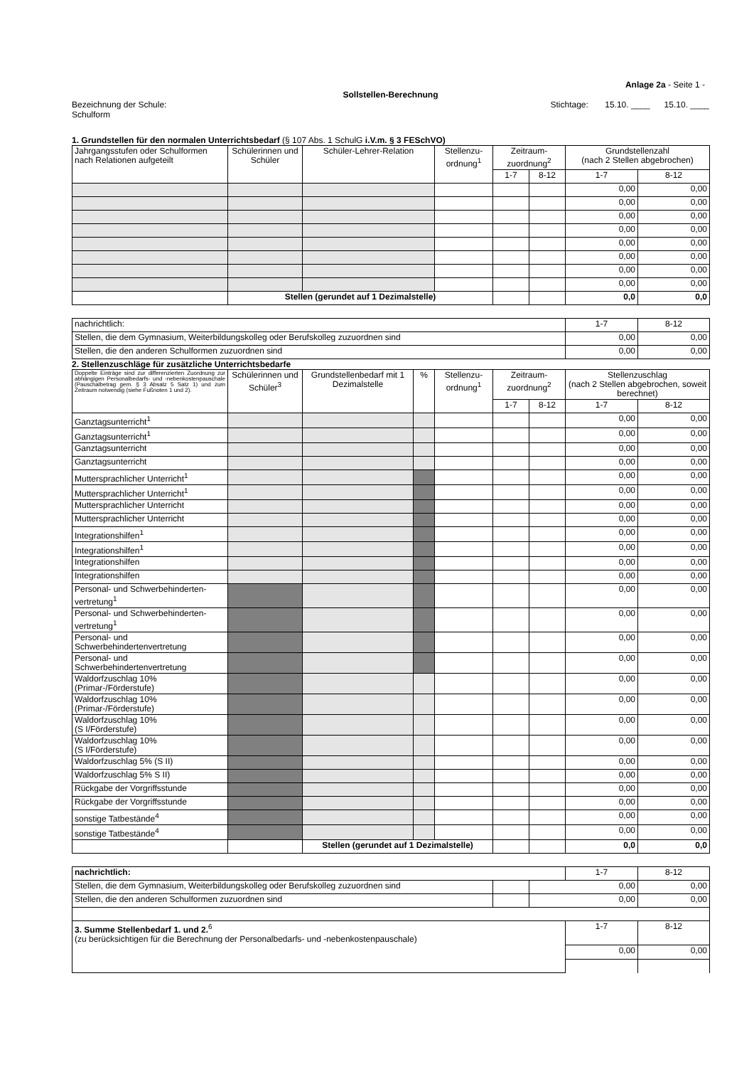Anlage 2a - Seite 1 -
Sollstellen-Berechnung
Bezeichnung der Schule:
Schulform
Stichtage: 15.10. ____ 15.10. ____
1. Grundstellen für den normalen Unterrichtsbedarf (§ 107 Abs. 1 SchulG i.V.m. § 3 FESchVO)
| Jahrgangsstufen oder Schulformen nach Relationen aufgeteilt | Schülerinnen und Schüler | Schüler-Lehrer-Relation | Stellenzu-ordnung<sup>1</sup> | Zeitraum-zuordnung<sup>2</sup> | | Grundstellenzahl (nach 2 Stellen abgebrochen) | |
| --- | --- | --- | --- | --- | --- | --- | --- |
| | | | | 1-7 | 8-12 | 1-7 | 8-12 |
| | | | | | | 0,00 | 0,00 |
| | | | | | | 0,00 | 0,00 |
| | | | | | | 0,00 | 0,00 |
| | | | | | | 0,00 | 0,00 |
| | | | | | | 0,00 | 0,00 |
| | | | | | | 0,00 | 0,00 |
| | | | | | | 0,00 | 0,00 |
| | | | | | | 0,00 | 0,00 |
| | Stellen (gerundet auf 1 Dezimalstelle) | | | | | 0,0 | 0,0 |
| nachrichtlich: | 1-7 | 8-12 |
| Stellen, die dem Gymnasium, Weiterbildungskolleg oder Berufskolleg zuzuordnen sind | 0,00 | 0,00 |
| Stellen, die den anderen Schulformen zuzuordnen sind | 0,00 | 0,00 |
2. Stellenzuschläge für zusätzliche Unterrichtsbedarfe
| Doppelte Einträge sind zur differenzierten Zuordnung zur abhängigen Personalbedarfs- und -nebenkostenpauschale (Pauschalbetrag gem. § 3 Absatz 5 Satz 1) und zum Zeitraum notwendig (siehe Fußnoten 1 und 2). | Schülerinnen und Schüler<sup>3</sup> | Grundstellenbedarf mit 1 Dezimalstelle | % | Stellenzu-ordnung<sup>1</sup> | Zeitraum-zuordnung<sup>2</sup> | | Stellenzuschlag (nach 2 Stellen abgebrochen, soweit berechnet) | |
| --- | --- | --- | --- | --- | --- | --- | --- | --- |
| | | | | | 1-7 | 8-12 | 1-7 | 8-12 |
| Ganztagsunterricht<sup>1</sup> | | | | | | | 0,00 | 0,00 |
| Ganztagsunterricht<sup>1</sup> | | | | | | | 0,00 | 0,00 |
| Ganztagsunterricht | | | | | | | 0,00 | 0,00 |
| Ganztagsunterricht | | | | | | | 0,00 | 0,00 |
| Muttersprachlicher Unterricht<sup>1</sup> | | | | | | | 0,00 | 0,00 |
| Muttersprachlicher Unterricht<sup>1</sup> | | | | | | | 0,00 | 0,00 |
| Muttersprachlicher Unterricht | | | | | | | 0,00 | 0,00 |
| Muttersprachlicher Unterricht | | | | | | | 0,00 | 0,00 |
| Integrationshilfen<sup>1</sup> | | | | | | | 0,00 | 0,00 |
| Integrationshilfen<sup>1</sup> | | | | | | | 0,00 | 0,00 |
| Integrationshilfen | | | | | | | 0,00 | 0,00 |
| Integrationshilfen | | | | | | | 0,00 | 0,00 |
| Personal- und Schwerbehinderten-vertretung<sup>1</sup> | | | | | | | 0,00 | 0,00 |
| Personal- und Schwerbehinderten-vertretung<sup>1</sup> | | | | | | | 0,00 | 0,00 |
| Personal- und Schwerbehindertenvertretung | | | | | | | 0,00 | 0,00 |
| Personal- und Schwerbehindertenvertretung | | | | | | | 0,00 | 0,00 |
| Waldorfzuschlag 10% (Primar-/Förderstufe) | | | | | | | 0,00 | 0,00 |
| Waldorfzuschlag 10% (Primar-/Förderstufe) | | | | | | | 0,00 | 0,00 |
| Waldorfzuschlag 10% (S I/Förderstufe) | | | | | | | 0,00 | 0,00 |
| Waldorfzuschlag 10% (S I/Förderstufe) | | | | | | | 0,00 | 0,00 |
| Waldorfzuschlag 5% (S II) | | | | | | | 0,00 | 0,00 |
| Waldorfzuschlag 5% S II) | | | | | | | 0,00 | 0,00 |
| Rückgabe der Vorgriffsstunde | | | | | | | 0,00 | 0,00 |
| Rückgabe der Vorgriffsstunde | | | | | | | 0,00 | 0,00 |
| sonstige Tatbestände<sup>4</sup> | | | | | | | 0,00 | 0,00 |
| sonstige Tatbestände<sup>4</sup> | | | | | | | 0,00 | 0,00 |
| | | Stellen (gerundet auf 1 Dezimalstelle) | | | | | 0,0 | 0,0 |
| nachrichtlich: | | | 1-7 | 8-12 |
| Stellen, die dem Gymnasium, Weiterbildungskolleg oder Berufskolleg zuzuordnen sind | | 0,00 | | 0,00 |
| Stellen, die den anderen Schulformen zuzuordnen sind | | 0,00 | | 0,00 |
| 3. Summe Stellenbedarf 1. und 2.<sup>6</sup> (zu berücksichtigen für die Berechnung der Personalbedarfs- und -nebenkostenpauschale) | | | 1-7 | 8-12 |
| | | | 0,00 | 0,00 |